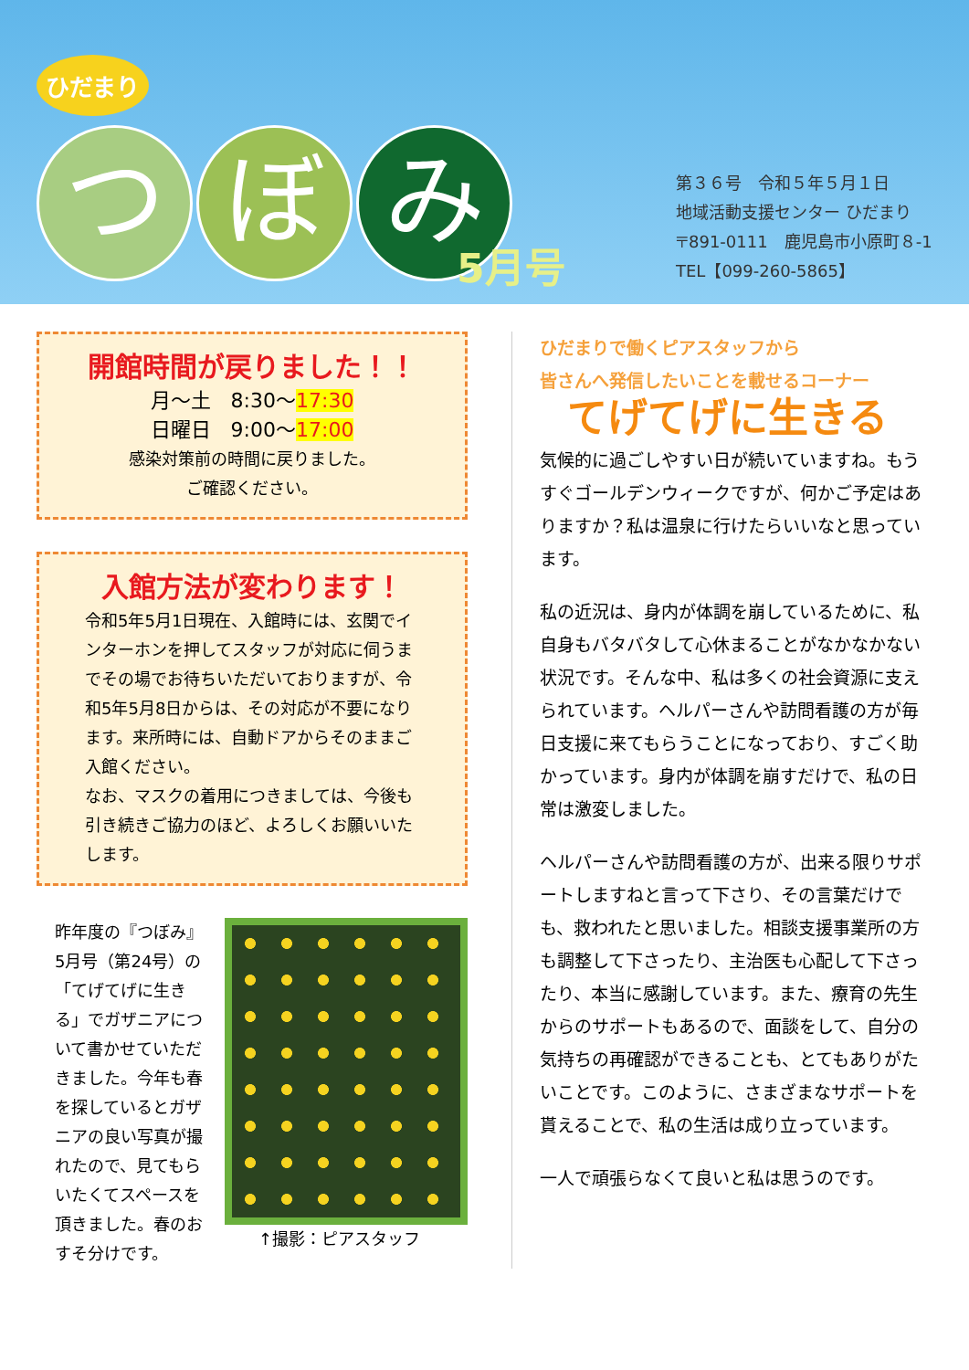ひだまり
つ ぼ み
5月号
第３６号　令和５年５月１日
地域活動支援センター ひだまり
〒891-0111　鹿児島市小原町８-1
TEL【099-260-5865】
開館時間が戻りました！！
月～土　8:30～17:30
日曜日　9:00～17:00
感染対策前の時間に戻りました。
ご確認ください。
入館方法が変わります！
令和5年5月1日現在、入館時には、玄関でインターホンを押してスタッフが対応に伺うまでその場でお待ちいただいておりますが、令和5年5月8日からは、その対応が不要になります。来所時には、自動ドアからそのままご入館ください。
なお、マスクの着用につきましては、今後も引き続きご協力のほど、よろしくお願いいたします。
昨年度の『つぼみ』5月号（第24号）の「てげてげに生きる」でガザニアについて書かせていただきました。今年も春を探しているとガザニアの良い写真が撮れたので、見てもらいたくてスペースを頂きました。春のおすそ分けです。
↑撮影：ピアスタッフ
ひだまりで働くピアスタッフから
皆さんへ発信したいことを載せるコーナー
てげてげに生きる
気候的に過ごしやすい日が続いていますね。もうすぐゴールデンウィークですが、何かご予定はありますか？私は温泉に行けたらいいなと思っています。
私の近況は、身内が体調を崩しているために、私自身もバタバタして心休まることがなかなかない状況です。そんな中、私は多くの社会資源に支えられています。ヘルパーさんや訪問看護の方が毎日支援に来てもらうことになっており、すごく助かっています。身内が体調を崩すだけで、私の日常は激変しました。
ヘルパーさんや訪問看護の方が、出来る限りサポートしますねと言って下さり、その言葉だけでも、救われたと思いました。相談支援事業所の方も調整して下さったり、主治医も心配して下さったり、本当に感謝しています。また、療育の先生からのサポートもあるので、面談をして、自分の気持ちの再確認ができることも、とてもありがたいことです。このように、さまざまなサポートを貰えることで、私の生活は成り立っています。
一人で頑張らなくて良いと私は思うのです。